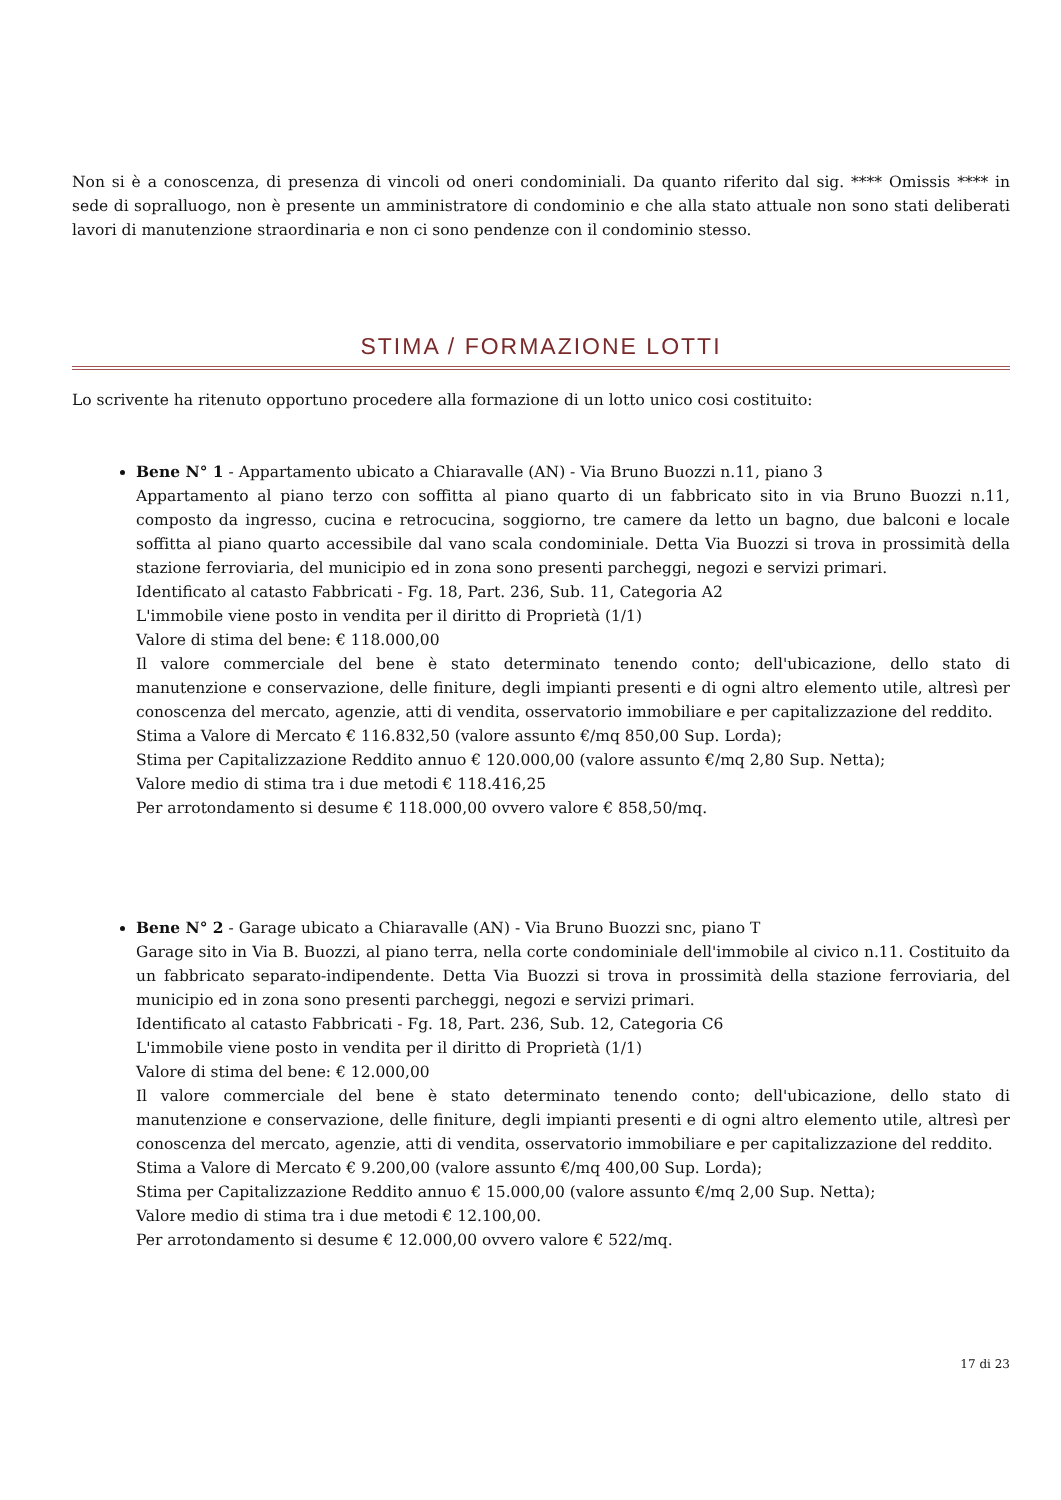Non si è a conoscenza, di presenza di vincoli od oneri condominiali. Da quanto riferito dal sig. **** Omissis **** in sede di sopralluogo, non è presente un amministratore di condominio e che alla stato attuale non sono stati deliberati lavori di manutenzione straordinaria e non ci sono pendenze con il condominio stesso.
STIMA / FORMAZIONE LOTTI
Lo scrivente ha ritenuto opportuno procedere alla formazione di un lotto unico cosi costituito:
Bene N° 1 - Appartamento ubicato a Chiaravalle (AN) - Via Bruno Buozzi n.11, piano 3
Appartamento al piano terzo con soffitta al piano quarto di un fabbricato sito in via Bruno Buozzi n.11, composto da ingresso, cucina e retrocucina, soggiorno, tre camere da letto un bagno, due balconi e locale soffitta al piano quarto accessibile dal vano scala condominiale. Detta Via Buozzi si trova in prossimità della stazione ferroviaria, del municipio ed in zona sono presenti parcheggi, negozi e servizi primari.
Identificato al catasto Fabbricati - Fg. 18, Part. 236, Sub. 11, Categoria A2
L'immobile viene posto in vendita per il diritto di Proprietà (1/1)
Valore di stima del bene: € 118.000,00
Il valore commerciale del bene è stato determinato tenendo conto; dell'ubicazione, dello stato di manutenzione e conservazione, delle finiture, degli impianti presenti e di ogni altro elemento utile, altresì per conoscenza del mercato, agenzie, atti di vendita, osservatorio immobiliare e per capitalizzazione del reddito.
Stima a Valore di Mercato € 116.832,50 (valore assunto €/mq 850,00 Sup. Lorda);
Stima per Capitalizzazione Reddito annuo € 120.000,00 (valore assunto €/mq 2,80 Sup. Netta);
Valore medio di stima tra i due metodi € 118.416,25
Per arrotondamento si desume € 118.000,00 ovvero valore € 858,50/mq.
Bene N° 2 - Garage ubicato a Chiaravalle (AN) - Via Bruno Buozzi snc, piano T
Garage sito in Via B. Buozzi, al piano terra, nella corte condominiale dell'immobile al civico n.11. Costituito da un fabbricato separato-indipendente. Detta Via Buozzi si trova in prossimità della stazione ferroviaria, del municipio ed in zona sono presenti parcheggi, negozi e servizi primari.
Identificato al catasto Fabbricati - Fg. 18, Part. 236, Sub. 12, Categoria C6
L'immobile viene posto in vendita per il diritto di Proprietà (1/1)
Valore di stima del bene: € 12.000,00
Il valore commerciale del bene è stato determinato tenendo conto; dell'ubicazione, dello stato di manutenzione e conservazione, delle finiture, degli impianti presenti e di ogni altro elemento utile, altresì per conoscenza del mercato, agenzie, atti di vendita, osservatorio immobiliare e per capitalizzazione del reddito.
Stima a Valore di Mercato € 9.200,00 (valore assunto €/mq 400,00 Sup. Lorda);
Stima per Capitalizzazione Reddito annuo € 15.000,00 (valore assunto €/mq 2,00 Sup. Netta);
Valore medio di stima tra i due metodi € 12.100,00.
Per arrotondamento si desume € 12.000,00 ovvero valore € 522/mq.
17 di 23